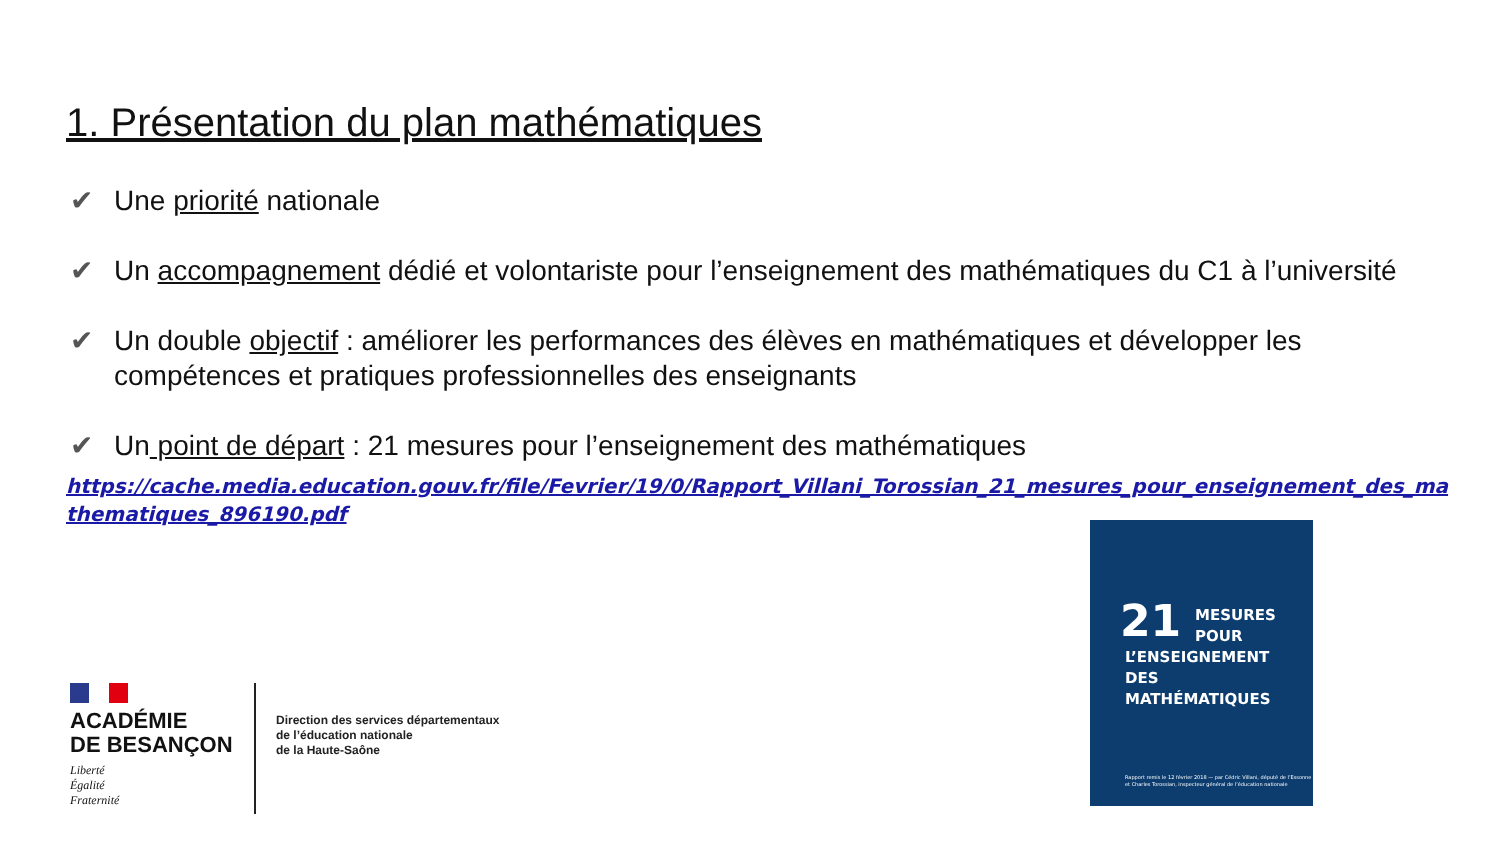1. Présentation du plan mathématiques
✔ Une priorité nationale
✔ Un accompagnement dédié et volontariste pour l’enseignement des mathématiques du C1 à l’université
✔ Un double objectif : améliorer les performances des élèves en mathématiques et développer les compétences et pratiques professionnelles des enseignants
✔ Un point de départ : 21 mesures pour l’enseignement des mathématiques
https://cache.media.education.gouv.fr/file/Fevrier/19/0/Rapport_Villani_Torossian_21_mesures_pour_enseignement_des_mathematiques_896190.pdf
ACADÉMIE
DE BESANÇON
Liberté
Égalité
Fraternité
Direction des services départementaux
de l’éducation nationale
de la Haute-Saône
21
MESURES
POUR
L’ENSEIGNEMENT
DES
MATHÉMATIQUES
Rapport remis le 12 février 2018 — par Cédric Villani, député de l’Essonne et Charles Torossian, inspecteur général de l’éducation nationale